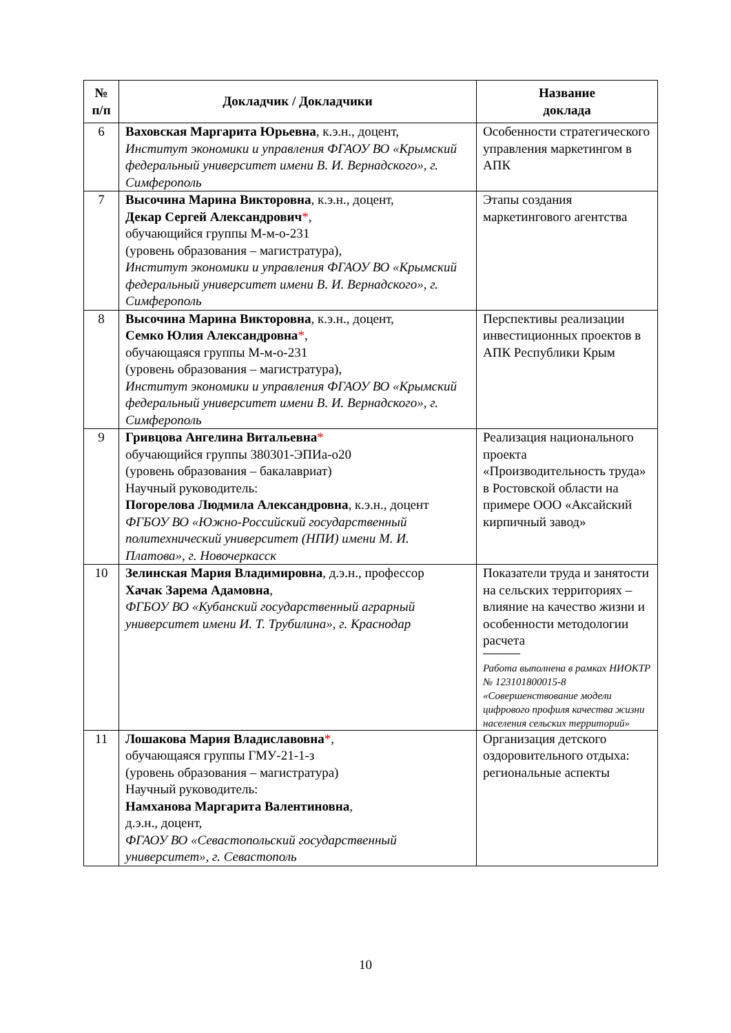| № п/п | Докладчик / Докладчики | Название доклада |
| --- | --- | --- |
| 6 | Ваховская Маргарита Юрьевна , к.э.н., доцент, Институт экономики и управления ФГАОУ ВО «Крымский федеральный университет имени В. И. Вернадского», г. Симферополь | Особенности стратегического управления маркетингом в АПК |
| 7 | Высочина Марина Викторовна , к.э.н., доцент, Декар Сергей Александрович * , обучающийся группы М-м-о-231 (уровень образования – магистратура), Институт экономики и управления ФГАОУ ВО «Крымский федеральный университет имени В. И. Вернадского», г. Симферополь | Этапы создания маркетингового агентства |
| 8 | Высочина Марина Викторовна , к.э.н., доцент, Семко Юлия Александровна * , обучающаяся группы М-м-о-231 (уровень образования – магистратура), Институт экономики и управления ФГАОУ ВО «Крымский федеральный университет имени В. И. Вернадского», г. Симферополь | Перспективы реализации инвестиционных проектов в АПК Республики Крым |
| 9 | Гривцова Ангелина Витальевна * обучающийся группы 380301-ЭПИа-о20 (уровень образования – бакалавриат) Научный руководитель: Погорелова Людмила Александровна , к.э.н., доцент ФГБОУ ВО «Южно-Российский государственный политехнический университет (НПИ) имени М. И. Платова», г. Новочеркасск | Реализация национального проекта «Производительность труда» в Ростовской области на примере ООО «Аксайский кирпичный завод» |
| 10 | Зелинская Мария Владимировна , д.э.н., профессор Хачак Зарема Адамовна , ФГБОУ ВО «Кубанский государственный аграрный университет имени И. Т. Трубилина», г. Краснодар | Показатели труда и занятости на сельских территориях – влияние на качество жизни и особенности методологии расчета Работа выполнена в рамках НИОКТР № 123101800015-8 «Совершенствование модели цифрового профиля качества жизни населения сельских территорий» |
| 11 | Лошакова Мария Владиславовна * , обучающаяся группы ГМУ-21-1-з (уровень образования – магистратура) Научный руководитель: Намханова Маргарита Валентиновна , д.э.н., доцент, ФГАОУ ВО «Севастопольский государственный университет», г. Севастополь | Организация детского оздоровительного отдыха: региональные аспекты |
10